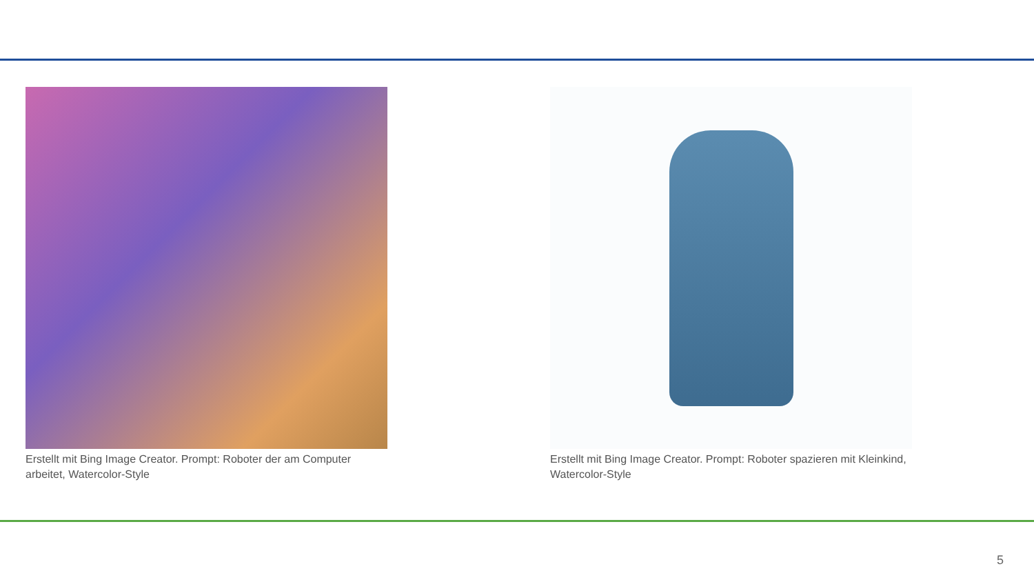Erstellt mit Bing Image Creator. Prompt: Roboter der am Computer arbeitet, Watercolor-Style
Erstellt mit Bing Image Creator. Prompt: Roboter spazieren mit Kleinkind, Watercolor-Style
5